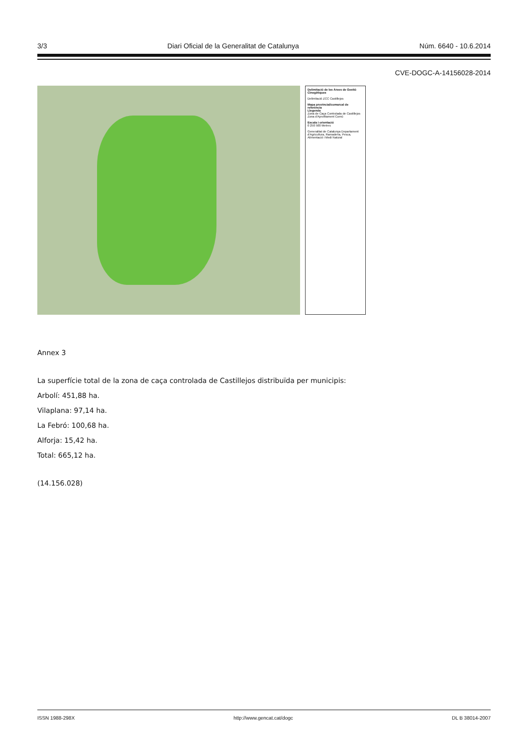3/3 Diari Oficial de la Generalitat de Catalunya Núm. 6640 - 10.6.2014
CVE-DOGC-A-14156028-2014
Delimitació de les Àrees de Gestió Cinegètiques
Delimitació ZCC Castillejos
Mapa provincial/comarcal de referència
Llegenda
Zona de Caça Controlada de Castillejos
Zona d'Aprofitament Comú
Escala i orientació
0 250 500 Metres
Generalitat de Catalunya Departament d'Agricultura, Ramaderia, Pesca, Alimentació i Medi Natural
Annex 3
La superfície total de la zona de caça controlada de Castillejos distribuïda per municipis:
Arbolí: 451,88 ha.
Vilaplana: 97,14 ha.
La Febró: 100,68 ha.
Alforja: 15,42 ha.
Total: 665,12 ha.
(14.156.028)
ISSN 1988-298X http://www.gencat.cat/dogc DL B 38014-2007